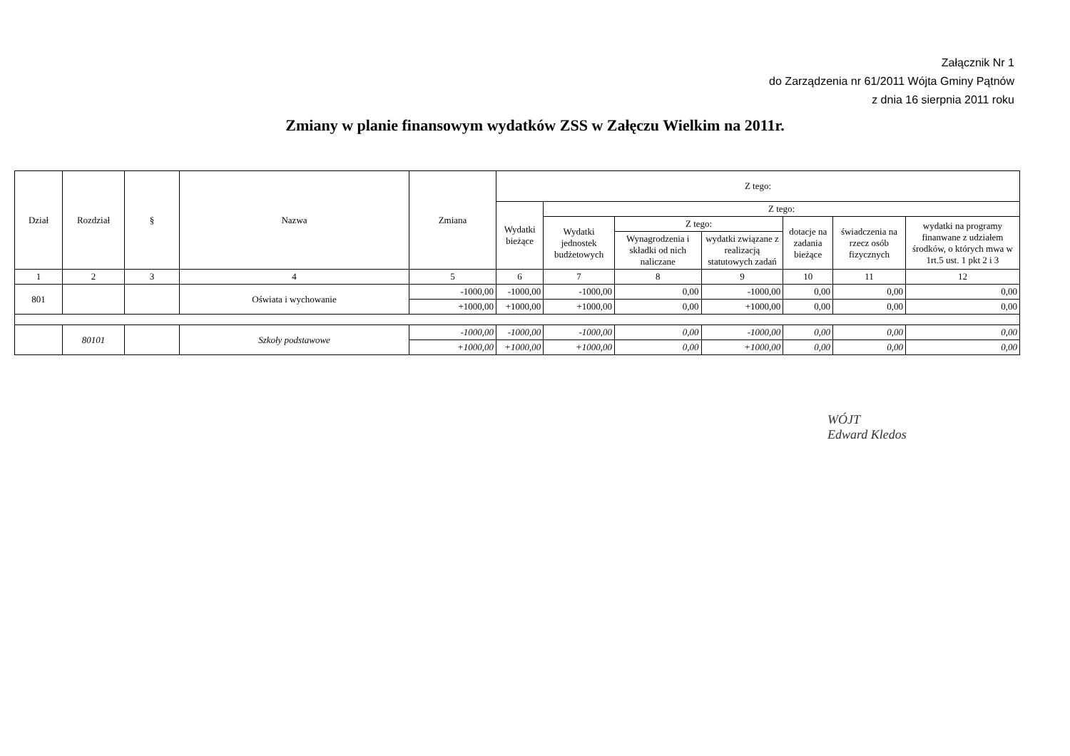Załącznik Nr 1
do Zarządzenia nr 61/2011 Wójta Gminy Pątnów
z dnia 16 sierpnia 2011 roku
Zmiany w planie finansowym wydatków ZSS w Załęczu Wielkim na 2011r.
| Dział | Rozdział | § | Nazwa | Zmiana | Z tego: | | | | | | |
| --- | --- | --- | --- | --- | --- | --- | --- | --- | --- | --- | --- |
| | | | | | Wydatki bieżące | Z tego: | | | | | |
| | | | | | | Wydatki jednostek budżetowych | Z tego: | | dotacje na zadania bieżące | świadczenia na rzecz osób fizycznych | wydatki na programy finanwane z udziałem środków, o których mwa w 1rt.5 ust. 1 pkt 2 i 3 |
| | | | | | | | Wynagrodzenia i składki od nich naliczane | wydatki związane z realizacją statutowych zadań | | | |
| 1 | 2 | 3 | 4 | 5 | 6 | 7 | 8 | 9 | 10 | 11 | 12 |
| 801 | | | Oświata i wychowanie | -1000,00 | -1000,00 | -1000,00 | 0,00 | -1000,00 | 0,00 | 0,00 | 0,00 |
| | | | | +1000,00 | +1000,00 | +1000,00 | 0,00 | +1000,00 | 0,00 | 0,00 | 0,00 |
| | 80101 | | Szkoły podstawowe | -1000,00 | -1000,00 | -1000,00 | 0,00 | -1000,00 | 0,00 | 0,00 | 0,00 |
| | | | | +1000,00 | +1000,00 | +1000,00 | 0,00 | +1000,00 | 0,00 | 0,00 | 0,00 |
WÓJT
Edward Kledos